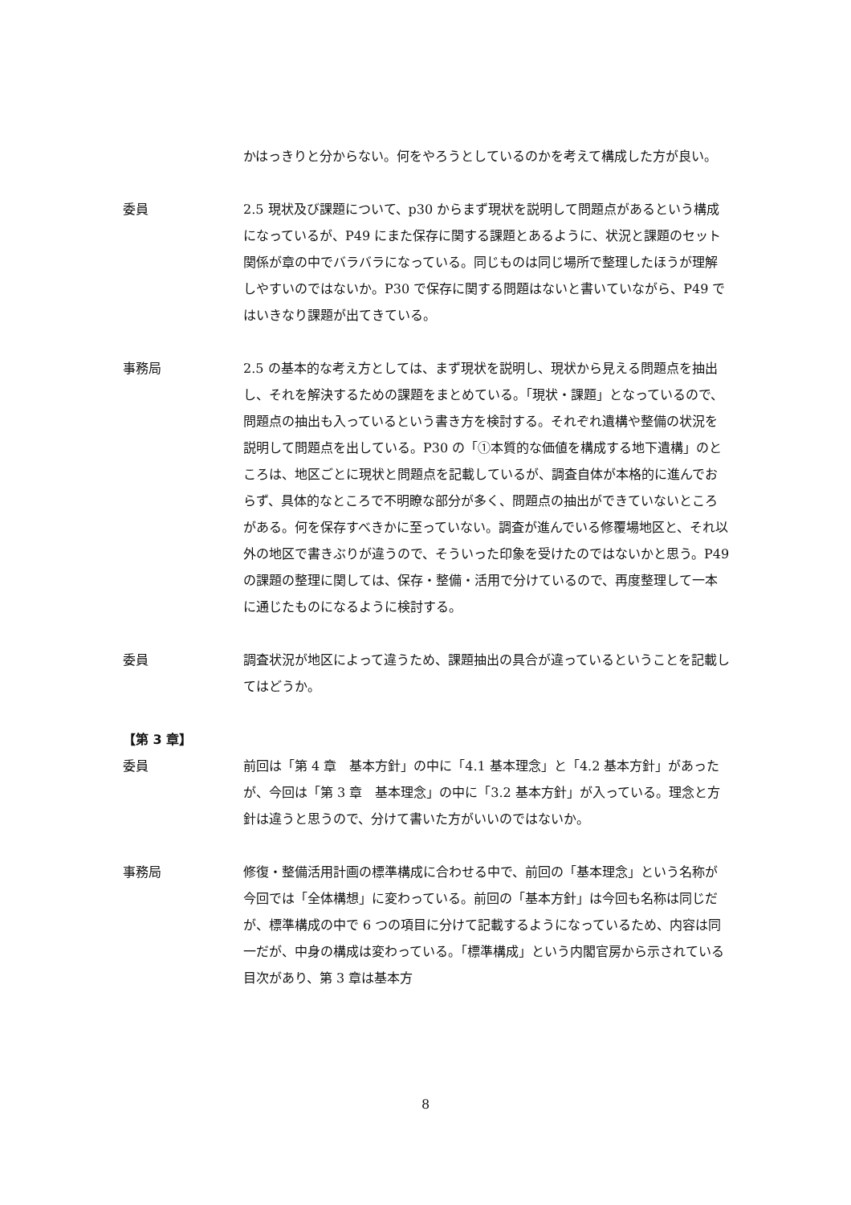かはっきりと分からない。何をやろうとしているのかを考えて構成した方が良い。
委員 2.5 現状及び課題について、p30 からまず現状を説明して問題点があるという構成になっているが、P49 にまた保存に関する課題とあるように、状況と課題のセット関係が章の中でバラバラになっている。同じものは同じ場所で整理したほうが理解しやすいのではないか。P30 で保存に関する問題はないと書いていながら、P49 ではいきなり課題が出てきている。
事務局 2.5 の基本的な考え方としては、まず現状を説明し、現状から見える問題点を抽出し、それを解決するための課題をまとめている。「現状・課題」となっているので、問題点の抽出も入っているという書き方を検討する。それぞれ遺構や整備の状況を説明して問題点を出している。P30 の「①本質的な価値を構成する地下遺構」のところは、地区ごとに現状と問題点を記載しているが、調査自体が本格的に進んでおらず、具体的なところで不明瞭な部分が多く、問題点の抽出ができていないところがある。何を保存すべきかに至っていない。調査が進んでいる修覆場地区と、それ以外の地区で書きぶりが違うので、そういった印象を受けたのではないかと思う。P49 の課題の整理に関しては、保存・整備・活用で分けているので、再度整理して一本に通じたものになるように検討する。
委員 調査状況が地区によって違うため、課題抽出の具合が違っているということを記載してはどうか。
【第 3 章】
委員 前回は「第 4 章　基本方針」の中に「4.1 基本理念」と「4.2 基本方針」があったが、今回は「第 3 章　基本理念」の中に「3.2 基本方針」が入っている。理念と方針は違うと思うので、分けて書いた方がいいのではないか。
事務局 修復・整備活用計画の標準構成に合わせる中で、前回の「基本理念」という名称が今回では「全体構想」に変わっている。前回の「基本方針」は今回も名称は同じだが、標準構成の中で 6 つの項目に分けて記載するようになっているため、内容は同一だが、中身の構成は変わっている。「標準構成」という内閣官房から示されている目次があり、第 3 章は基本方
8